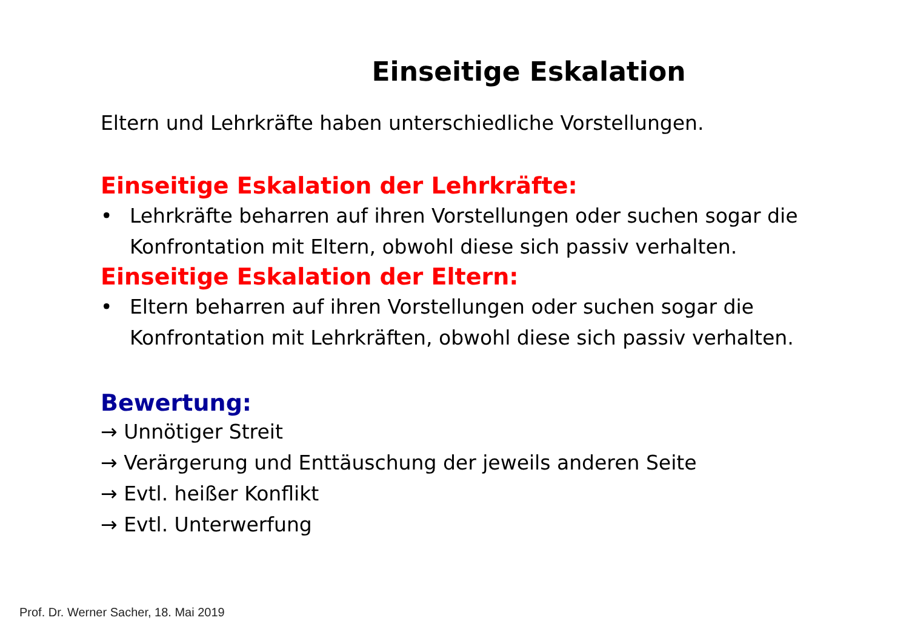Einseitige Eskalation
Eltern und Lehrkräfte haben unterschiedliche Vorstellungen.
Einseitige Eskalation der Lehrkräfte:
• Lehrkräfte beharren auf ihren Vorstellungen oder suchen sogar die Konfrontation mit Eltern, obwohl diese sich passiv verhalten.
Einseitige Eskalation der Eltern:
• Eltern beharren auf ihren Vorstellungen oder suchen sogar die Konfrontation mit Lehrkräften, obwohl diese sich passiv verhalten.
Bewertung:
→ Unnötiger Streit
→ Verärgerung und Enttäuschung der jeweils anderen Seite
→ Evtl. heißer Konflikt
→ Evtl. Unterwerfung
Prof. Dr. Werner Sacher, 18. Mai 2019